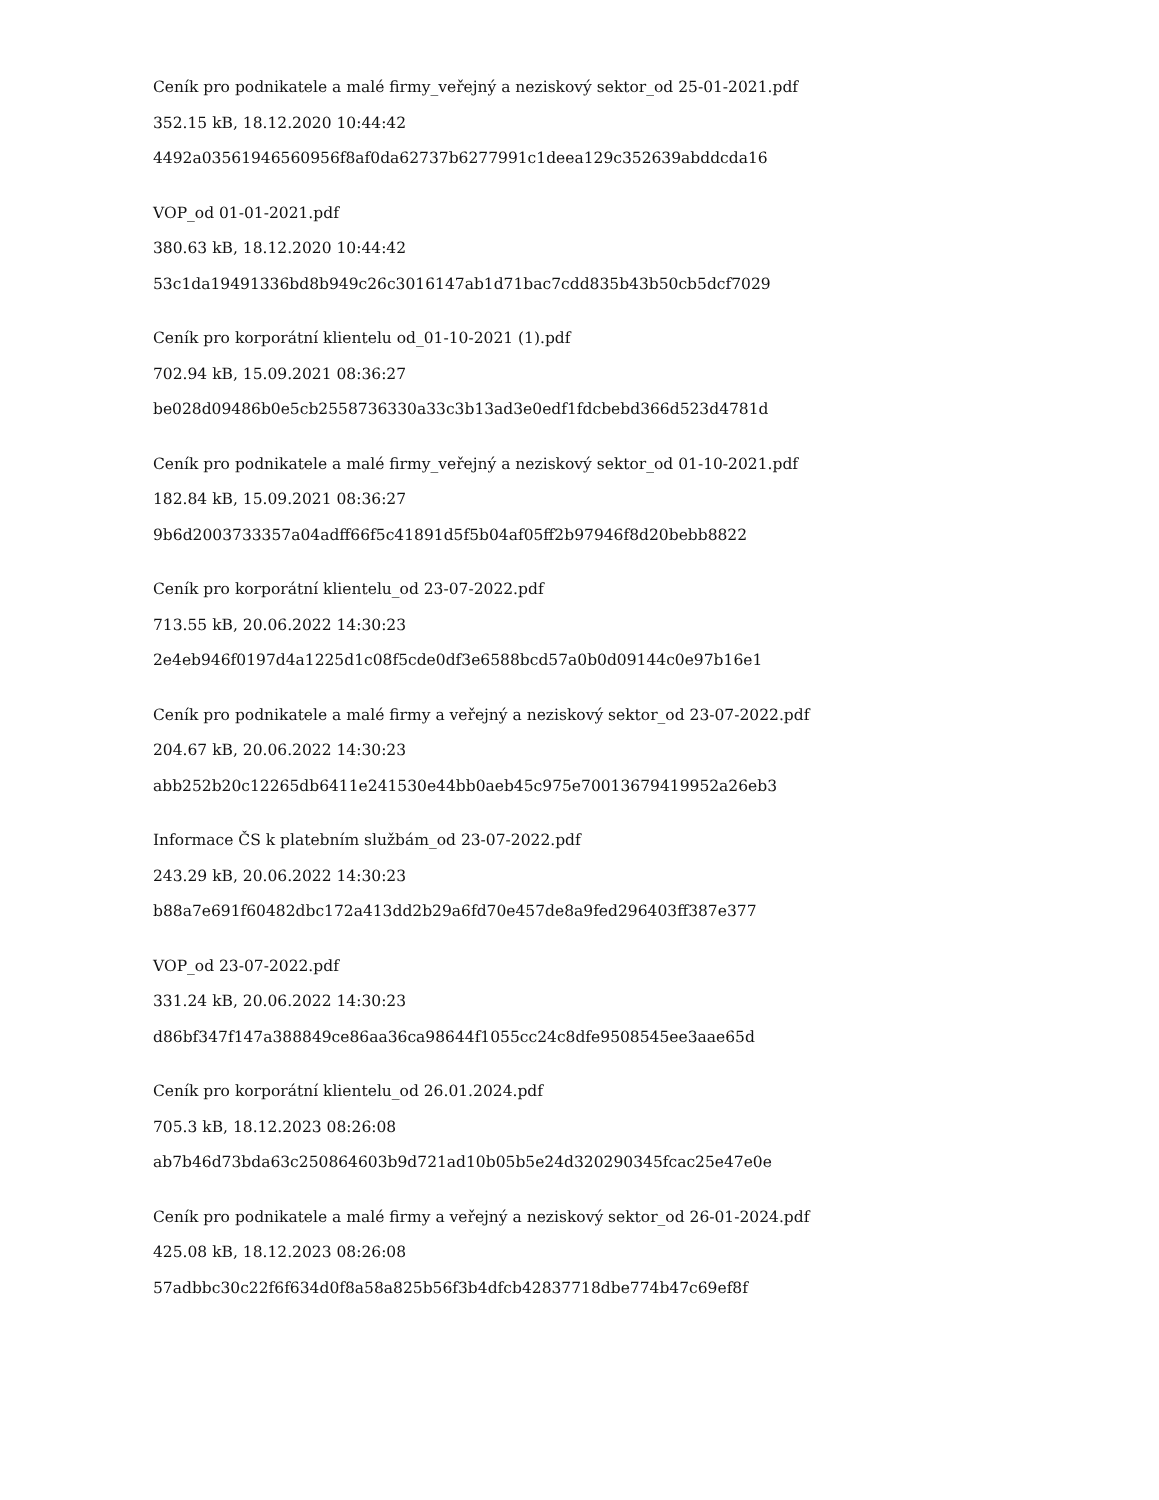Ceník pro podnikatele a malé firmy_veřejný a neziskový sektor_od 25-01-2021.pdf
352.15 kB, 18.12.2020 10:44:42
4492a03561946560956f8af0da62737b6277991c1deea129c352639abddcda16
VOP_od 01-01-2021.pdf
380.63 kB, 18.12.2020 10:44:42
53c1da19491336bd8b949c26c3016147ab1d71bac7cdd835b43b50cb5dcf7029
Ceník pro korporátní klientelu od_01-10-2021 (1).pdf
702.94 kB, 15.09.2021 08:36:27
be028d09486b0e5cb2558736330a33c3b13ad3e0edf1fdcbebd366d523d4781d
Ceník pro podnikatele a malé firmy_veřejný a neziskový sektor_od 01-10-2021.pdf
182.84 kB, 15.09.2021 08:36:27
9b6d2003733357a04adff66f5c41891d5f5b04af05ff2b97946f8d20bebb8822
Ceník pro korporátní klientelu_od 23-07-2022.pdf
713.55 kB, 20.06.2022 14:30:23
2e4eb946f0197d4a1225d1c08f5cde0df3e6588bcd57a0b0d09144c0e97b16e1
Ceník pro podnikatele a malé firmy a veřejný a neziskový sektor_od 23-07-2022.pdf
204.67 kB, 20.06.2022 14:30:23
abb252b20c12265db6411e241530e44bb0aeb45c975e70013679419952a26eb3
Informace ČS k platebním službám_od 23-07-2022.pdf
243.29 kB, 20.06.2022 14:30:23
b88a7e691f60482dbc172a413dd2b29a6fd70e457de8a9fed296403ff387e377
VOP_od 23-07-2022.pdf
331.24 kB, 20.06.2022 14:30:23
d86bf347f147a388849ce86aa36ca98644f1055cc24c8dfe9508545ee3aae65d
Ceník pro korporátní klientelu_od 26.01.2024.pdf
705.3 kB, 18.12.2023 08:26:08
ab7b46d73bda63c250864603b9d721ad10b05b5e24d320290345fcac25e47e0e
Ceník pro podnikatele a malé firmy a veřejný a neziskový sektor_od 26-01-2024.pdf
425.08 kB, 18.12.2023 08:26:08
57adbbc30c22f6f634d0f8a58a825b56f3b4dfcb42837718dbe774b47c69ef8f